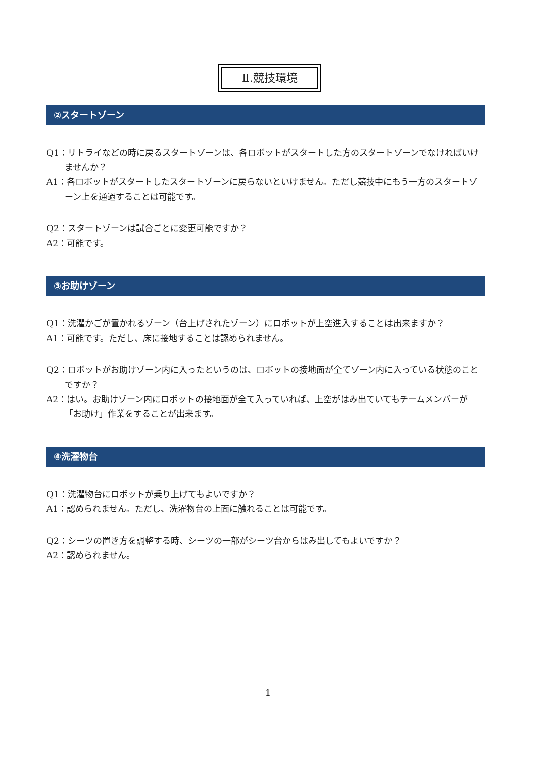Ⅱ.競技環境
②スタートゾーン
Q1：リトライなどの時に戻るスタートゾーンは、各ロボットがスタートした方のスタートゾーンでなければいけませんか？
A1：各ロボットがスタートしたスタートゾーンに戻らないといけません。ただし競技中にもう一方のスタートゾーン上を通過することは可能です。
Q2：スタートゾーンは試合ごとに変更可能ですか？
A2：可能です。
③お助けゾーン
Q1：洗濯かごが置かれるゾーン（台上げされたゾーン）にロボットが上空進入することは出来ますか？
A1：可能です。ただし、床に接地することは認められません。
Q2：ロボットがお助けゾーン内に入ったというのは、ロボットの接地面が全てゾーン内に入っている状態のことですか？
A2：はい。お助けゾーン内にロボットの接地面が全て入っていれば、上空がはみ出ていてもチームメンバーが「お助け」作業をすることが出来ます。
④洗濯物台
Q1：洗濯物台にロボットが乗り上げてもよいですか？
A1：認められません。ただし、洗濯物台の上面に触れることは可能です。
Q2：シーツの置き方を調整する時、シーツの一部がシーツ台からはみ出してもよいですか？
A2：認められません。
1